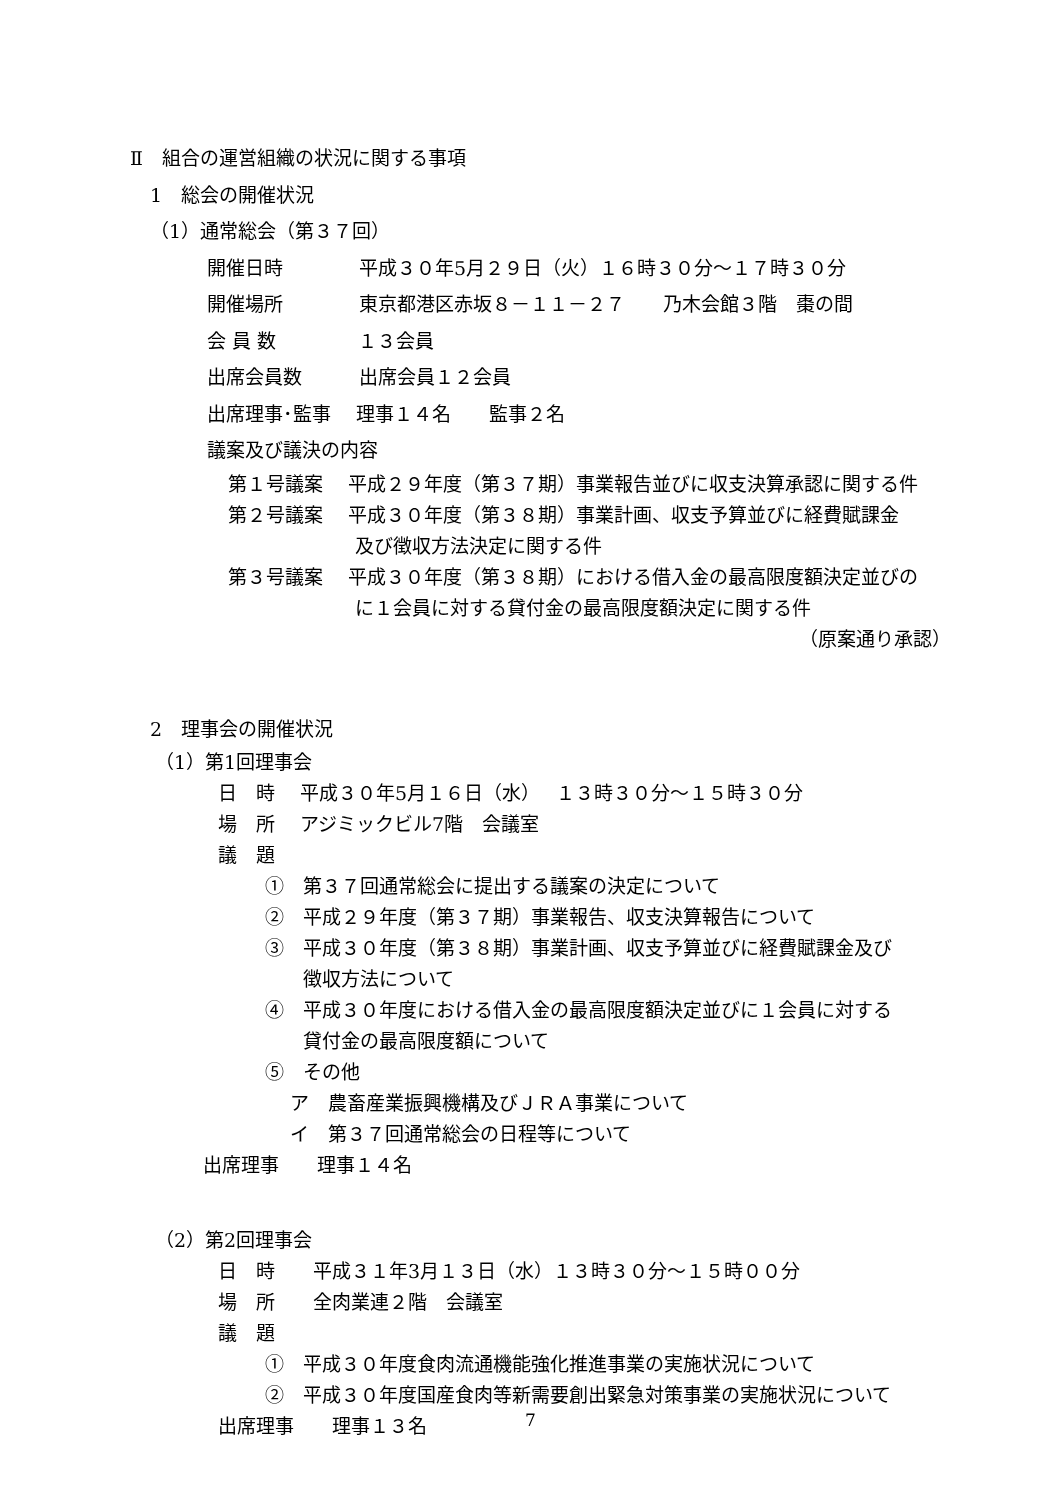Ⅱ　組合の運営組織の状況に関する事項
1　総会の開催状況
（1）通常総会（第３７回）
開催日時　　　　平成３０年5月２９日（火）１６時３０分～１７時３０分
開催場所　　　　東京都港区赤坂８－１１－２７　　乃木会館３階　棗の間
会 員 数　　　　 １３会員
出席会員数　　　出席会員１２会員
出席理事･監事　 理事１４名　　監事２名
議案及び議決の内容
第１号議案　 平成２９年度（第３７期）事業報告並びに収支決算承認に関する件
第２号議案　 平成３０年度（第３８期）事業計画、収支予算並びに経費賦課金
及び徴収方法決定に関する件
第３号議案　 平成３０年度（第３８期）における借入金の最高限度額決定並びの
に１会員に対する貸付金の最高限度額決定に関する件
（原案通り承認）
2　理事会の開催状況
（1）第1回理事会
日　時　 平成３０年5月１６日（水）　 １３時３０分～１５時３０分
場　所　 アジミックビル7階　会議室
議　題
①　第３７回通常総会に提出する議案の決定について
②　平成２９年度（第３７期）事業報告、収支決算報告について
③　平成３０年度（第３８期）事業計画、収支予算並びに経費賦課金及び
徴収方法について
④　平成３０年度における借入金の最高限度額決定並びに１会員に対する
貸付金の最高限度額について
⑤　その他
ア　農畜産業振興機構及びＪＲＡ事業について
イ　第３７回通常総会の日程等について
出席理事　　理事１４名
（2）第2回理事会
日　時　　平成３１年3月１３日（水）１３時３０分～１５時００分
場　所　　全肉業連２階　会議室
議　題
①　平成３０年度食肉流通機能強化推進事業の実施状況について
②　平成３０年度国産食肉等新需要創出緊急対策事業の実施状況について
出席理事　　理事１３名
7